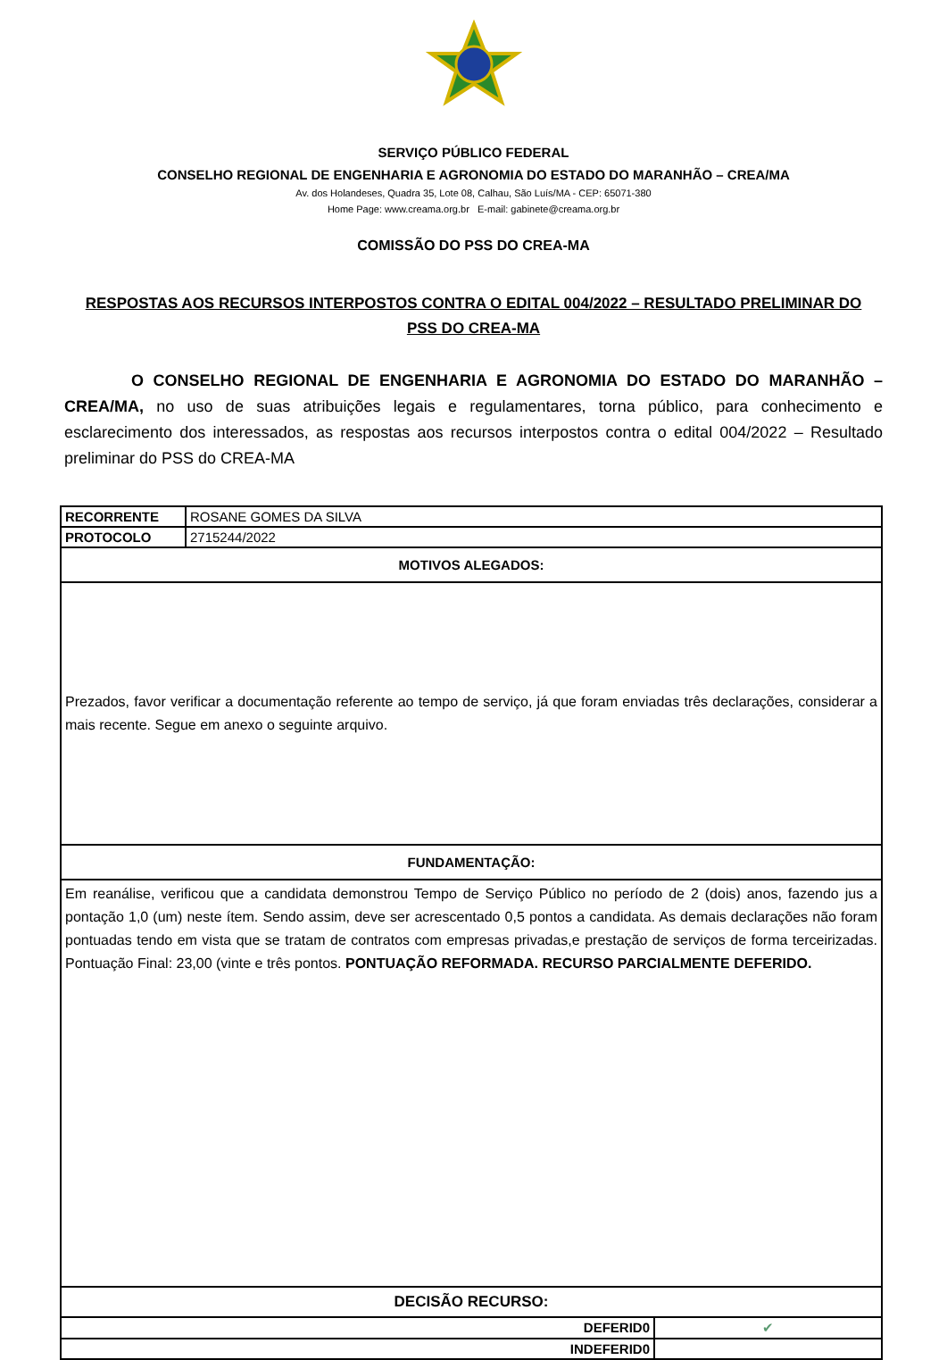SERVIÇO PÚBLICO FEDERAL
CONSELHO REGIONAL DE ENGENHARIA E AGRONOMIA DO ESTADO DO MARANHÃO – CREA/MA
Av. dos Holandeses, Quadra 35, Lote 08, Calhau, São Luís/MA - CEP: 65071-380
Home Page: www.creama.org.br E-mail: gabinete@creama.org.br
COMISSÃO DO PSS DO CREA-MA
RESPOSTAS AOS RECURSOS INTERPOSTOS CONTRA O EDITAL 004/2022 – RESULTADO PRELIMINAR DO PSS DO CREA-MA
O CONSELHO REGIONAL DE ENGENHARIA E AGRONOMIA DO ESTADO DO MARANHÃO – CREA/MA, no uso de suas atribuições legais e regulamentares, torna público, para conhecimento e esclarecimento dos interessados, as respostas aos recursos interpostos contra o edital 004/2022 – Resultado preliminar do PSS do CREA-MA
| RECORRENTE | ROSANE GOMES DA SILVA | |
| PROTOCOLO | 2715244/2022 | |
| MOTIVOS ALEGADOS: | | |
| Prezados, favor verificar a documentação referente ao tempo de serviço, já que foram enviadas três declarações, considerar a mais recente. Segue em anexo o seguinte arquivo. | | |
| FUNDAMENTAÇÃO: | | |
| Em reanálise, verificou que a candidata demonstrou Tempo de Serviço Público no período de 2 (dois) anos, fazendo jus a pontação 1,0 (um) neste ítem. Sendo assim, deve ser acrescentado 0,5 pontos a candidata. As demais declarações não foram pontuadas tendo em vista que se tratam de contratos com empresas privadas,e prestação de serviços de forma terceirizadas. Pontuação Final: 23,00 (vinte e três pontos. PONTUAÇÃO REFORMADA. RECURSO PARCIALMENTE DEFERIDO. | | |
| DECISÃO RECURSO: | | |
| DEFERID0 | | ✔ |
| INDEFERID0 | | |